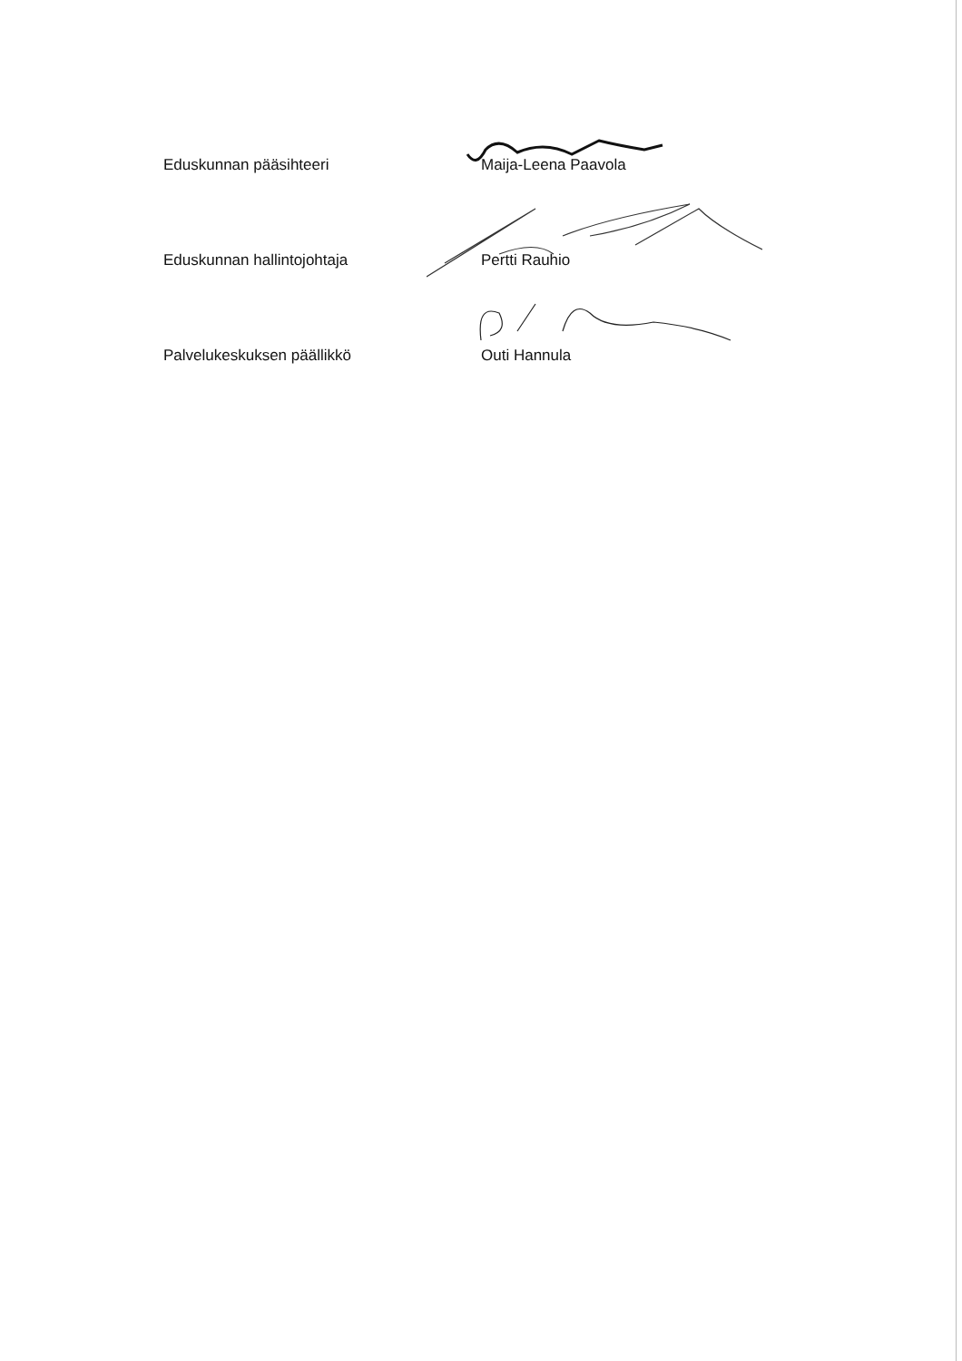Eduskunnan pääsihteeri Maija-Leena Paavola
Eduskunnan hallintojohtaja Pertti Rauhio
Palvelukeskuksen päällikkö Outi Hannula